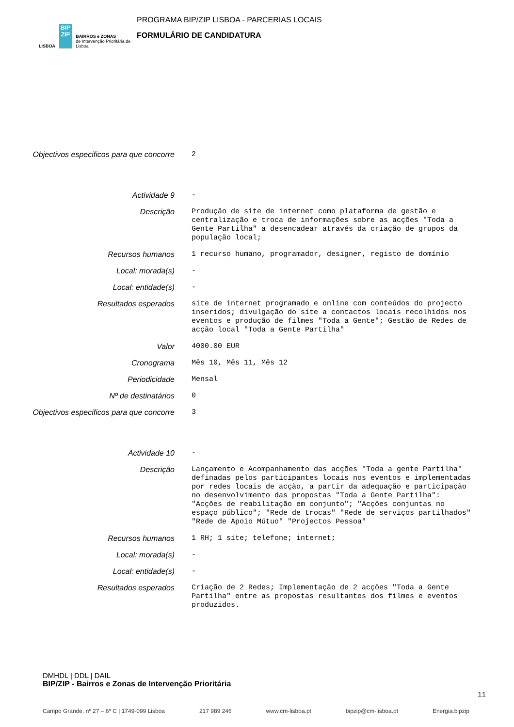LISBOA
BIP
ZIP
BAIRROS e ZONAS
de Intervenção Prioritária de Lisboa
PROGRAMA BIP/ZIP LISBOA - PARCERIAS LOCAIS
FORMULÁRIO DE CANDIDATURA
Objectivos especificos para que concorre
2
Actividade 9 -
Descrição Produção de site de internet como plataforma de gestão e centralização e troca de informações sobre as acções "Toda a Gente Partilha" a desencadear através da criação de grupos da população local;
Recursos humanos 1 recurso humano, programador, designer, registo de domínio
Local: morada(s) -
Local: entidade(s) -
Resultados esperados site de internet programado e online com conteúdos do projecto inseridos; divulgação do site a contactos locais recolhidos nos eventos e produção de filmes "Toda a Gente"; Gestão de Redes de acção local "Toda a Gente Partilha"
Valor 4000.00 EUR
Cronograma Mês 10, Mês 11, Mês 12
Periodicidade Mensal
Nº de destinatários 0
Objectivos especificos para que concorre
3
Actividade 10 -
Descrição Lançamento e Acompanhamento das acções "Toda a gente Partilha" definadas pelos participantes locais nos eventos e implementadas por redes locais de acção, a partir da adequação e participação no desenvolvimento das propostas "Toda a Gente Partilha": "Acções de reabilitação em conjunto"; "Acções conjuntas no espaço público"; "Rede de trocas" "Rede de serviços partilhados" "Rede de Apoio Mútuo" "Projectos Pessoa"
Recursos humanos 1 RH; 1 site; telefone; internet;
Local: morada(s) -
Local: entidade(s) -
Resultados esperados Criação de 2 Redes; Implementação de 2 acções "Toda a Gente Partilha" entre as propostas resultantes dos filmes e eventos produzidos.
DMHDL | DDL | DAIL
BIP/ZIP - Bairros e Zonas de Intervenção Prioritária
Campo Grande, nº 27 – 6º C | 1749-099 Lisboa 217 989 246 www.cm-lisboa.pt bipzip@cm-lisboa.pt Energia.bipzip
11